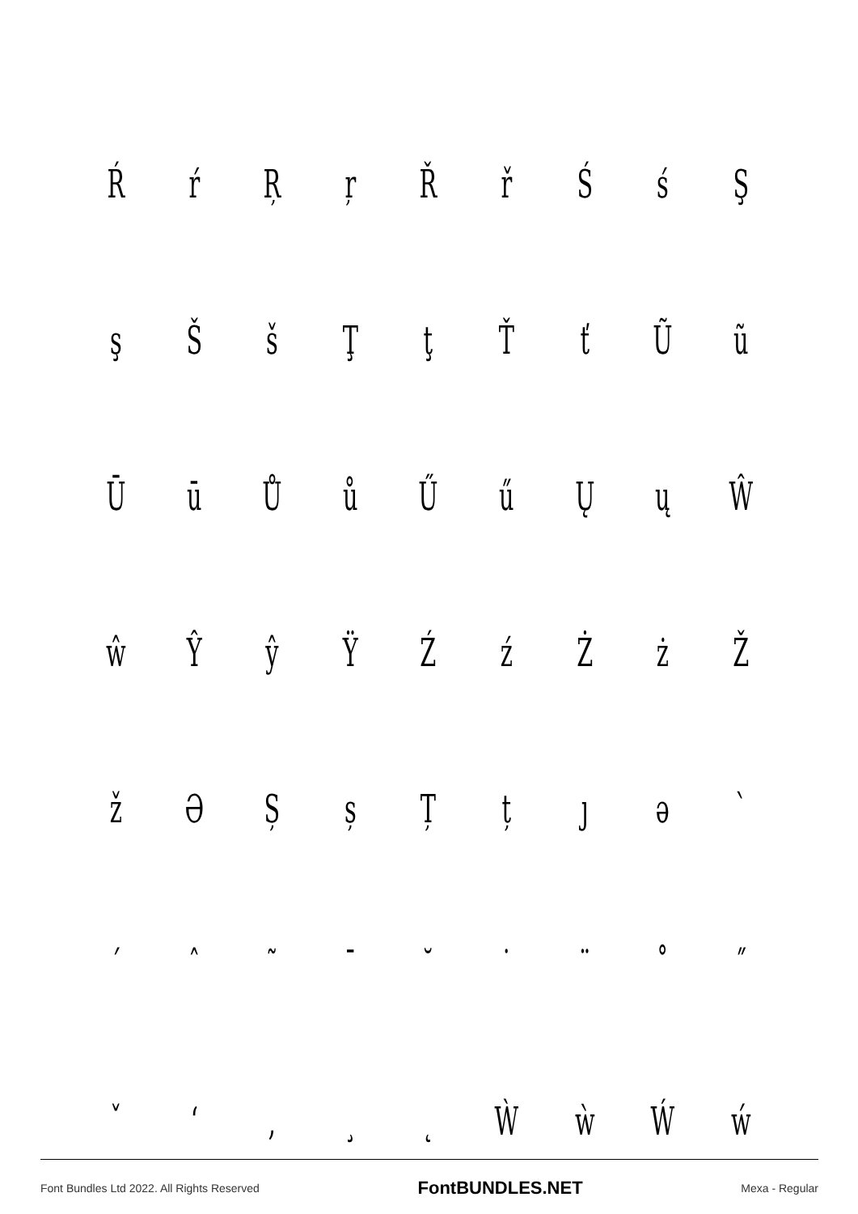Ŕ ŕ Ŗ ŗ Ř ř Ś ś Ş
ş Š š Ţ ţ Ť ť Ũ ũ
Ū ū Ů ů Ű ű Ų ų Ŵ
ŵ Ŷ ŷ Ÿ Ź ź Ż ż Ž
ž Ə Ș ș Ț ț ȷ ə ˋ
ˊ ˆ ˜ ˉ ˘ ˙ ¨ ˚ ˝
ˇ ʻ , ¸ ˛ Ẁ ẁ Ẃ ẃ
Font Bundles Ltd 2022. All Rights Reserved FontBUNDLES.NET Mexa - Regular